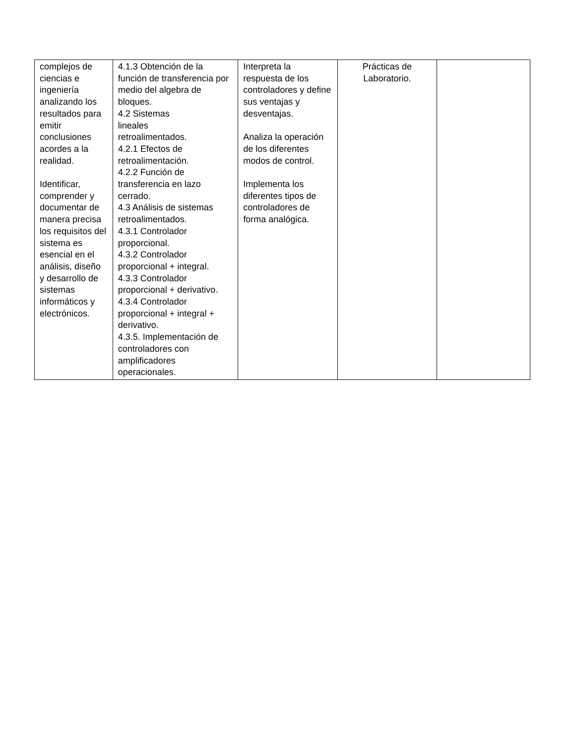| complejos de ciencias e ingeniería analizando los resultados para emitir conclusiones acordes a la realidad. Identificar, comprender y documentar de manera precisa los requisitos del sistema es esencial en el análisis, diseño y desarrollo de sistemas informáticos y electrónicos. | 4.1.3 Obtención de la función de transferencia por medio del algebra de bloques. 4.2 Sistemas lineales retroalimentados. 4.2.1 Efectos de retroalimentación. 4.2.2 Función de transferencia en lazo cerrado. 4.3 Análisis de sistemas retroalimentados. 4.3.1 Controlador proporcional. 4.3.2 Controlador proporcional + integral. 4.3.3 Controlador proporcional + derivativo. 4.3.4 Controlador proporcional + integral + derivativo. 4.3.5. Implementación de controladores con amplificadores operacionales. | Interpreta la respuesta de los controladores y define sus ventajas y desventajas. Analiza la operación de los diferentes modos de control. Implementa los diferentes tipos de controladores de forma analógica. | Prácticas de Laboratorio. | |